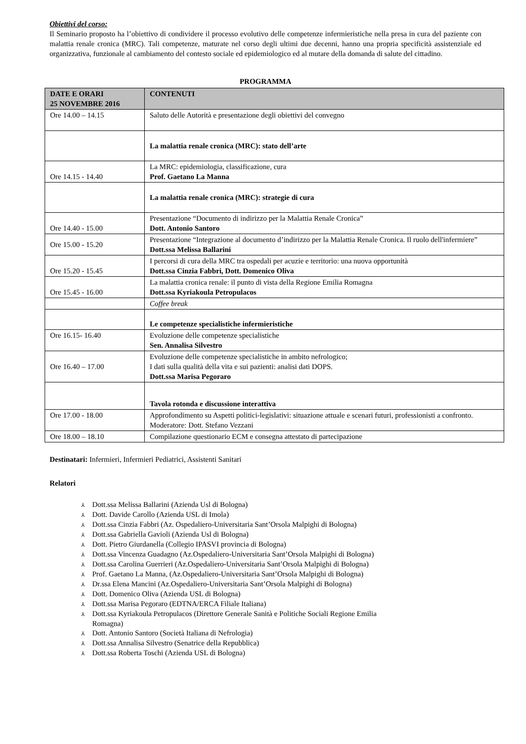Obiettivi del corso:
Il Seminario proposto ha l’obiettivo di condividere il processo evolutivo delle competenze infermieristiche nella presa in cura del paziente con malattia renale cronica (MRC). Tali competenze, maturate nel corso degli ultimi due decenni, hanno una propria specificità assistenziale ed organizzativa, funzionale al cambiamento del contesto sociale ed epidemiologico ed al mutare della domanda di salute del cittadino.
PROGRAMMA
| DATE E ORARI 25 NOVEMBRE 2016 | CONTENUTI |
| --- | --- |
| Ore 14.00 – 14.15 | Saluto delle Autorità e presentazione degli obiettivi del convegno |
| | La malattia renale cronica (MRC): stato dell’arte |
| Ore 14.15 - 14.40 | La MRC: epidemiologia, classificazione, cura Prof. Gaetano La Manna |
| | La malattia renale cronica (MRC): strategie di cura |
| Ore 14.40 - 15.00 | Presentazione “Documento di indirizzo per la Malattia Renale Cronica” Dott. Antonio Santoro |
| Ore 15.00 - 15.20 | Presentazione “Integrazione al documento d’indirizzo per la Malattia Renale Cronica. Il ruolo dell'infermiere” Dott.ssa Melissa Ballarini |
| Ore 15.20 - 15.45 | I percorsi di cura della MRC tra ospedali per acuzie e territorio: una nuova opportunità Dott.ssa Cinzia Fabbri, Dott. Domenico Oliva |
| Ore 15.45 - 16.00 | La malattia cronica renale: il punto di vista della Regione Emilia Romagna Dott.ssa Kyriakoula Petropulacos |
| | Coffee break |
| | Le competenze specialistiche infermieristiche |
| Ore 16.15- 16.40 | Evoluzione delle competenze specialistiche Sen. Annalisa Silvestro |
| Ore 16.40 – 17.00 | Evoluzione delle competenze specialistiche in ambito nefrologico; I dati sulla qualità della vita e sui pazienti: analisi dati DOPS. Dott.ssa Marisa Pegoraro |
| | Tavola rotonda e discussione interattiva |
| Ore 17.00 - 18.00 | Approfondimento su Aspetti politici-legislativi: situazione attuale e scenari futuri, professionisti a confronto. Moderatore: Dott. Stefano Vezzani |
| Ore 18.00 – 18.10 | Compilazione questionario ECM e consegna attestato di partecipazione |
Destinatari: Infermieri, Infermieri Pediatrici, Assistenti Sanitari
Relatori
⅄ Dott.ssa Melissa Ballarini (Azienda Usl di Bologna)
⅄ Dott. Davide Carollo (Azienda USL di Imola)
⅄ Dott.ssa Cinzia Fabbri (Az. Ospedaliero-Universitaria Sant’Orsola Malpighi di Bologna)
⅄ Dott.ssa Gabriella Gavioli (Azienda Usl di Bologna)
⅄ Dott. Pietro Giurdanella (Collegio IPASVI provincia di Bologna)
⅄ Dott.ssa Vincenza Guadagno (Az.Ospedaliero-Universitaria Sant’Orsola Malpighi di Bologna)
⅄ Dott.ssa Carolina Guerrieri (Az.Ospedaliero-Universitaria Sant’Orsola Malpighi di Bologna)
⅄ Prof. Gaetano La Manna, (Az.Ospedaliero-Universitaria Sant’Orsola Malpighi di Bologna)
⅄ Dr.ssa Elena Mancini (Az.Ospedaliero-Universitaria Sant’Orsola Malpighi di Bologna)
⅄ Dott. Domenico Oliva (Azienda USL di Bologna)
⅄ Dott.ssa Marisa Pegoraro (EDTNA/ERCA Filiale Italiana)
⅄ Dott.ssa Kyriakoula Petropulacos (Direttore Generale Sanità e Politiche Sociali Regione Emilia
Romagna)
⅄ Dott. Antonio Santoro (Società Italiana di Nefrologia)
⅄ Dott.ssa Annalisa Silvestro (Senatrice della Repubblica)
⅄ Dott.ssa Roberta Toschi (Azienda USL di Bologna)